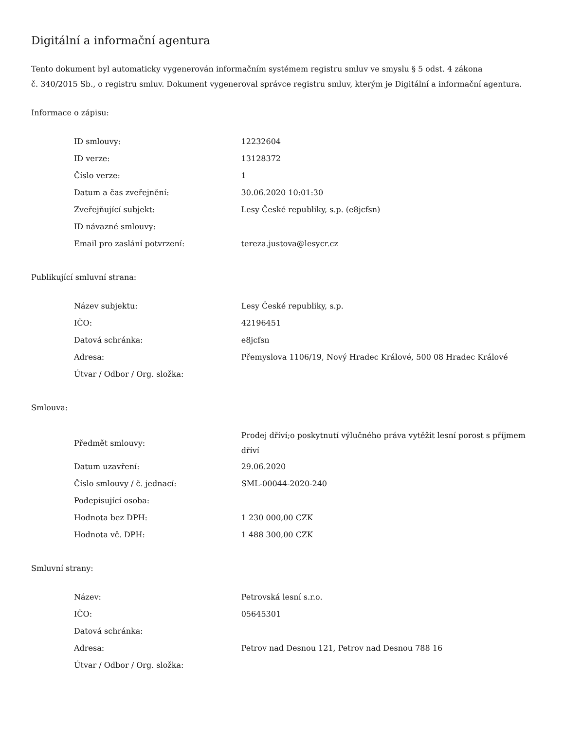Digitální a informační agentura
Tento dokument byl automaticky vygenerován informačním systémem registru smluv ve smyslu § 5 odst. 4 zákona
č. 340/2015 Sb., o registru smluv. Dokument vygeneroval správce registru smluv, kterým je Digitální a informační agentura.
Informace o zápisu:
| ID smlouvy: | 12232604 |
| ID verze: | 13128372 |
| Číslo verze: | 1 |
| Datum a čas zveřejnění: | 30.06.2020 10:01:30 |
| Zveřejňující subjekt: | Lesy České republiky, s.p. (e8jcfsn) |
| ID návazné smlouvy: | |
| Email pro zaslání potvrzení: | tereza.justova@lesycr.cz |
Publikující smluvní strana:
| Název subjektu: | Lesy České republiky, s.p. |
| IČO: | 42196451 |
| Datová schránka: | e8jcfsn |
| Adresa: | Přemyslova 1106/19, Nový Hradec Králové, 500 08 Hradec Králové |
| Útvar / Odbor / Org. složka: | |
Smlouva:
| Předmět smlouvy: | Prodej dříví;o poskytnutí výlučného práva vytěžit lesní porost s příjmem dříví |
| Datum uzavření: | 29.06.2020 |
| Číslo smlouvy / č. jednací: | SML-00044-2020-240 |
| Podepisující osoba: | |
| Hodnota bez DPH: | 1 230 000,00 CZK |
| Hodnota vč. DPH: | 1 488 300,00 CZK |
Smluvní strany:
| Název: | Petrovská lesní s.r.o. |
| IČO: | 05645301 |
| Datová schránka: | |
| Adresa: | Petrov nad Desnou 121, Petrov nad Desnou 788 16 |
| Útvar / Odbor / Org. složka: | |